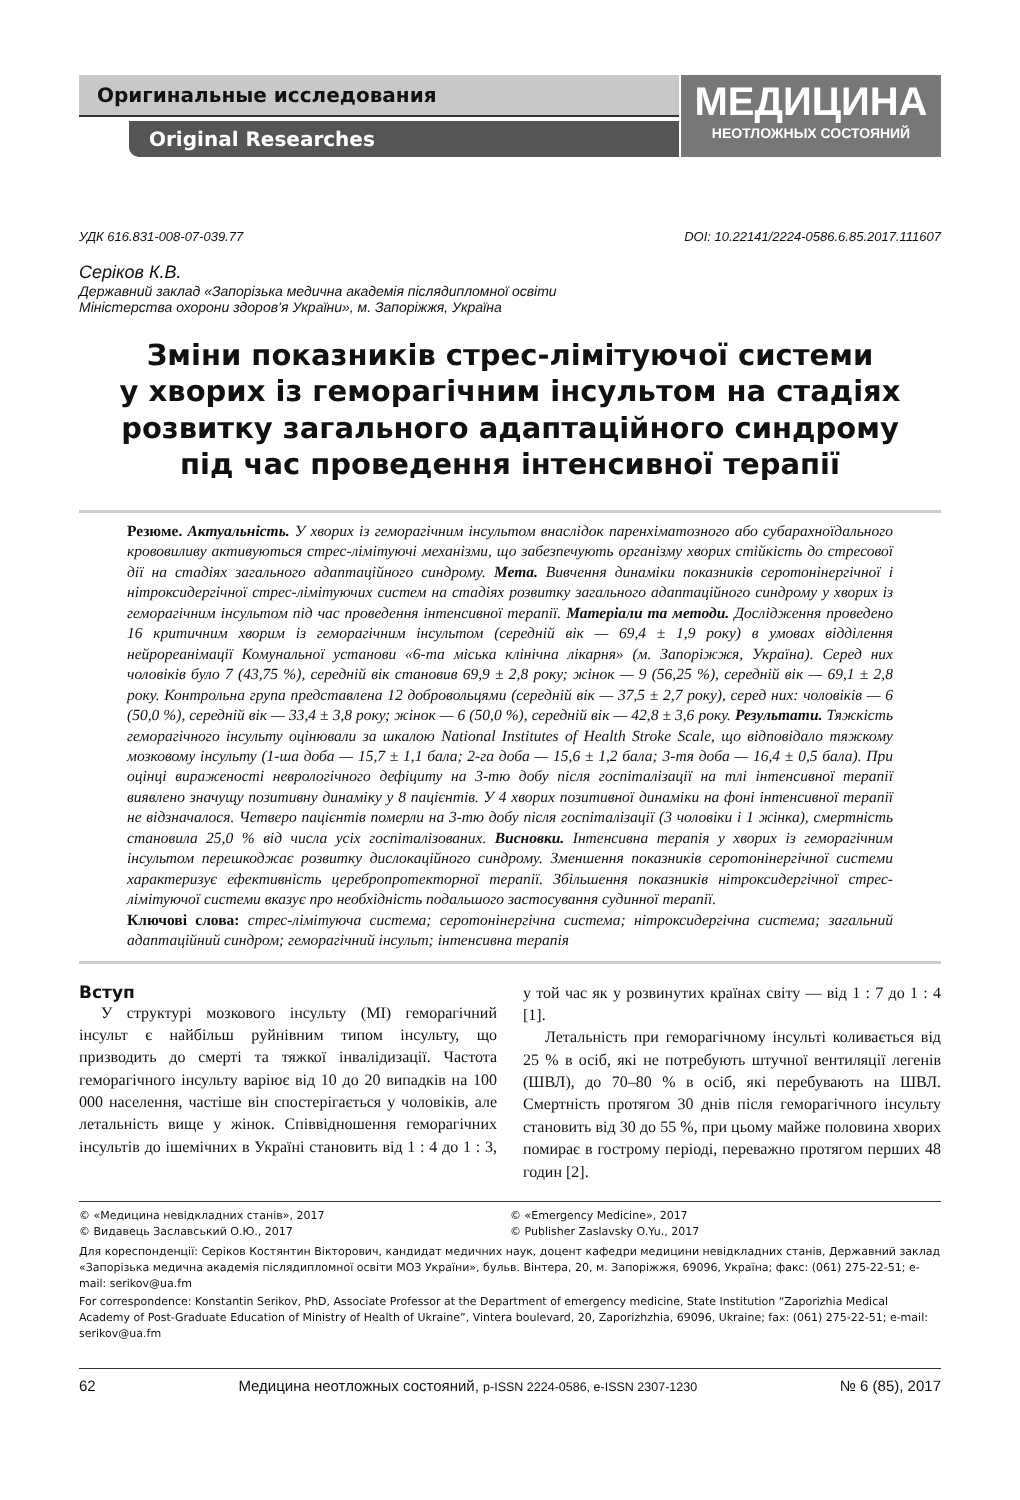Оригинальные исследования
Original Researches
МЕДИЦИНА
НЕОТЛОЖНЫХ СОСТОЯНИЙ
УДК 616.831-008-07-039.77 DOI: 10.22141/2224-0586.6.85.2017.111607
Серіков К.В.
Державний заклад «Запорізька медична академія післядипломної освіти
Міністерства охорони здоров’я України», м. Запоріжжя, Україна
Зміни показників стрес-лімітуючої системи
у хворих із геморагічним інсультом на стадіях
розвитку загального адаптаційного синдрому
під час проведення інтенсивної терапії
Резюме. Актуальність. У хворих із геморагічним інсультом внаслідок паренхіматозного або субарахноїдального крововиливу активуються стрес-лімітуючі механізми, що забезпечують організму хворих стійкість до стресової дії на стадіях загального адаптаційного синдрому. Мета. Вивчення динаміки показників серотонінергічної і нітроксидергічної стрес-лімітуючих систем на стадіях розвитку загального адаптаційного синдрому у хворих із геморагічним інсультом під час проведення інтенсивної терапії. Матеріали та методи. Дослідження проведено 16 критичним хворим із геморагічним інсультом (середній вік — 69,4 ± 1,9 року) в умовах відділення нейрореанімації Комунальної установи «6-та міська клінічна лікарня» (м. Запоріжжя, Україна). Серед них чоловіків було 7 (43,75 %), середній вік становив 69,9 ± 2,8 року; жінок — 9 (56,25 %), середній вік — 69,1 ± 2,8 року. Контрольна група представлена 12 добровольцями (середній вік — 37,5 ± 2,7 року), серед них: чоловіків — 6 (50,0 %), середній вік — 33,4 ± 3,8 року; жінок — 6 (50,0 %), середній вік — 42,8 ± 3,6 року. Результати. Тяжкість геморагічного інсульту оцінювали за шкалою National Institutes of Health Stroke Scale, що відповідало тяжкому мозковому інсульту (1-ша доба — 15,7 ± 1,1 бала; 2-га доба — 15,6 ± 1,2 бала; 3-тя доба — 16,4 ± 0,5 бала). При оцінці вираженості неврологічного дефіциту на 3-тю добу після госпіталізації на тлі інтенсивної терапії виявлено значущу позитивну динаміку у 8 пацієнтів. У 4 хворих позитивної динаміки на фоні інтенсивної терапії не відзначалося. Четверо пацієнтів померли на 3-тю добу після госпіталізації (3 чоловіки і 1 жінка), смертність становила 25,0 % від числа усіх госпіталізованих. Висновки. Інтенсивна терапія у хворих із геморагічним інсультом перешкоджає розвитку дислокаційного синдрому. Зменшення показників серотонінергічної системи характеризує ефективність церебропротекторної терапії. Збільшення показників нітроксидергічної стрес-лімітуючої системи вказує про необхідність подальшого застосування судинної терапії.
Ключові слова: стрес-лімітуюча система; серотонінергічна система; нітроксидергічна система; загальний адаптаційний синдром; геморагічний інсульт; інтенсивна терапія
Вступ
У структурі мозкового інсульту (МІ) геморагічний інсульт є найбільш руйнівним типом інсульту, що призводить до смерті та тяжкої інвалідизації. Частота геморагічного інсульту варіює від 10 до 20 випадків на 100 000 населення, частіше він спостерігається у чоловіків, але летальність вище у жінок. Співвідношення геморагічних інсультів до ішемічних в Україні становить від 1 : 4 до 1 : 3, у той час як у розвинутих країнах світу — від 1 : 7 до 1 : 4 [1].
Летальність при геморагічному інсульті коливається від 25 % в осіб, які не потребують штучної вентиляції легенів (ШВЛ), до 70–80 % в осіб, які перебувають на ШВЛ. Смертність протягом 30 днів після геморагічного інсульту становить від 30 до 55 %, при цьому майже половина хворих помирає в гострому періоді, переважно протягом перших 48 годин [2].
© «Медицина невідкладних станів», 2017
© Видавець Заславський О.Ю., 2017
© «Emergency Medicine», 2017
© Publisher Zaslavsky O.Yu., 2017
Для кореспонденції: Серіков Костянтин Вікторович, кандидат медичних наук, доцент кафедри медицини невідкладних станів, Державний заклад «Запорізька медична академія післядипломної освіти МОЗ України», бульв. Вінтера, 20, м. Запоріжжя, 69096, Україна; факс: (061) 275-22-51; e-mail: serikov@ua.fm
For correspondence: Konstantin Serikov, PhD, Associate Professor at the Department of emergency medicine, State Institution “Zaporizhia Medical Academy of Post-Graduate Education of Ministry of Health of Ukraine”, Vintera boulevard, 20, Zaporizhzhia, 69096, Ukraine; fax: (061) 275-22-51; e-mail: serikov@ua.fm
62 Медицина неотложных состояний, p-ISSN 2224-0586, e-ISSN 2307-1230 № 6 (85), 2017